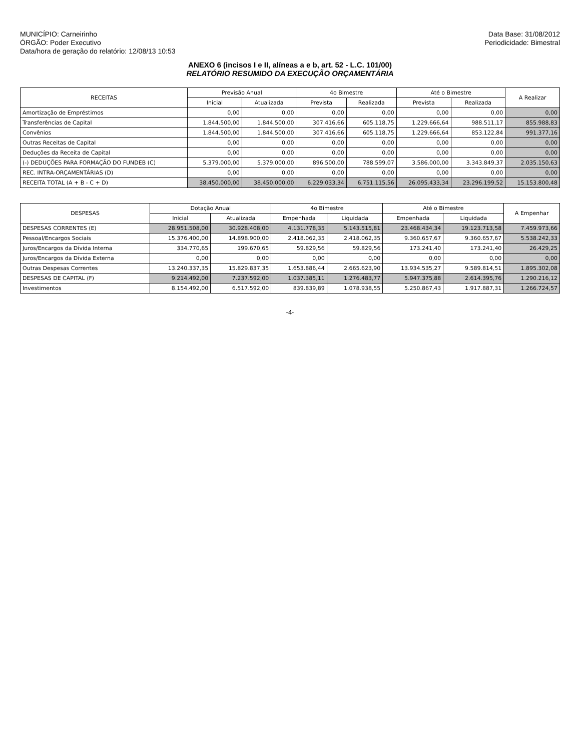MUNICÍPIO: Carneirinho
ÓRGÃO: Poder Executivo
Data/hora de geração do relatório: 12/08/13 10:53
Data Base: 31/08/2012
Periodicidade: Bimestral
ANEXO 6 (incisos I e II, alíneas a e b, art. 52 - L.C. 101/00)
RELATÓRIO RESUMIDO DA EXECUÇÃO ORÇAMENTÁRIA
| RECEITAS | Previsão Anual | | 4o Bimestre | | Até o Bimestre | | A Realizar |
| --- | --- | --- | --- | --- | --- | --- | --- |
| | Inicial | Atualizada | Prevista | Realizada | Prevista | Realizada | |
| Amortização de Empréstimos | 0,00 | 0,00 | 0,00 | 0,00 | 0,00 | 0,00 | 0,00 |
| Transferências de Capital | 1.844.500,00 | 1.844.500,00 | 307.416,66 | 605.118,75 | 1.229.666,64 | 988.511,17 | 855.988,83 |
| Convênios | 1.844.500,00 | 1.844.500,00 | 307.416,66 | 605.118,75 | 1.229.666,64 | 853.122,84 | 991.377,16 |
| Outras Receitas de Capital | 0,00 | 0,00 | 0,00 | 0,00 | 0,00 | 0,00 | 0,00 |
| Deduções da Receita de Capital | 0,00 | 0,00 | 0,00 | 0,00 | 0,00 | 0,00 | 0,00 |
| (-) DEDUÇÕES PARA FORMAÇÃO DO FUNDEB (C) | 5.379.000,00 | 5.379.000,00 | 896.500,00 | 788.599,07 | 3.586.000,00 | 3.343.849,37 | 2.035.150,63 |
| REC. INTRA-ORÇAMENTÁRIAS (D) | 0,00 | 0,00 | 0,00 | 0,00 | 0,00 | 0,00 | 0,00 |
| RECEITA TOTAL (A + B - C + D) | 38.450.000,00 | 38.450.000,00 | 6.229.033,34 | 6.751.115,56 | 26.095.433,34 | 23.296.199,52 | 15.153.800,48 |
| DESPESAS | Dotação Anual | | 4o Bimestre | | Até o Bimestre | | A Empenhar |
| --- | --- | --- | --- | --- | --- | --- | --- |
| | Inicial | Atualizada | Empenhada | Liquidada | Empenhada | Liquidada | |
| DESPESAS CORRENTES (E) | 28.951.508,00 | 30.928.408,00 | 4.131.778,35 | 5.143.515,81 | 23.468.434,34 | 19.123.713,58 | 7.459.973,66 |
| Pessoal/Encargos Sociais | 15.376.400,00 | 14.898.900,00 | 2.418.062,35 | 2.418.062,35 | 9.360.657,67 | 9.360.657,67 | 5.538.242,33 |
| Juros/Encargos da Dívida Interna | 334.770,65 | 199.670,65 | 59.829,56 | 59.829,56 | 173.241,40 | 173.241,40 | 26.429,25 |
| Juros/Encargos da Dívida Externa | 0,00 | 0,00 | 0,00 | 0,00 | 0,00 | 0,00 | 0,00 |
| Outras Despesas Correntes | 13.240.337,35 | 15.829.837,35 | 1.653.886,44 | 2.665.623,90 | 13.934.535,27 | 9.589.814,51 | 1.895.302,08 |
| DESPESAS DE CAPITAL (F) | 9.214.492,00 | 7.237.592,00 | 1.037.385,11 | 1.276.483,77 | 5.947.375,88 | 2.614.395,76 | 1.290.216,12 |
| Investimentos | 8.154.492,00 | 6.517.592,00 | 839.839,89 | 1.078.938,55 | 5.250.867,43 | 1.917.887,31 | 1.266.724,57 |
-4-